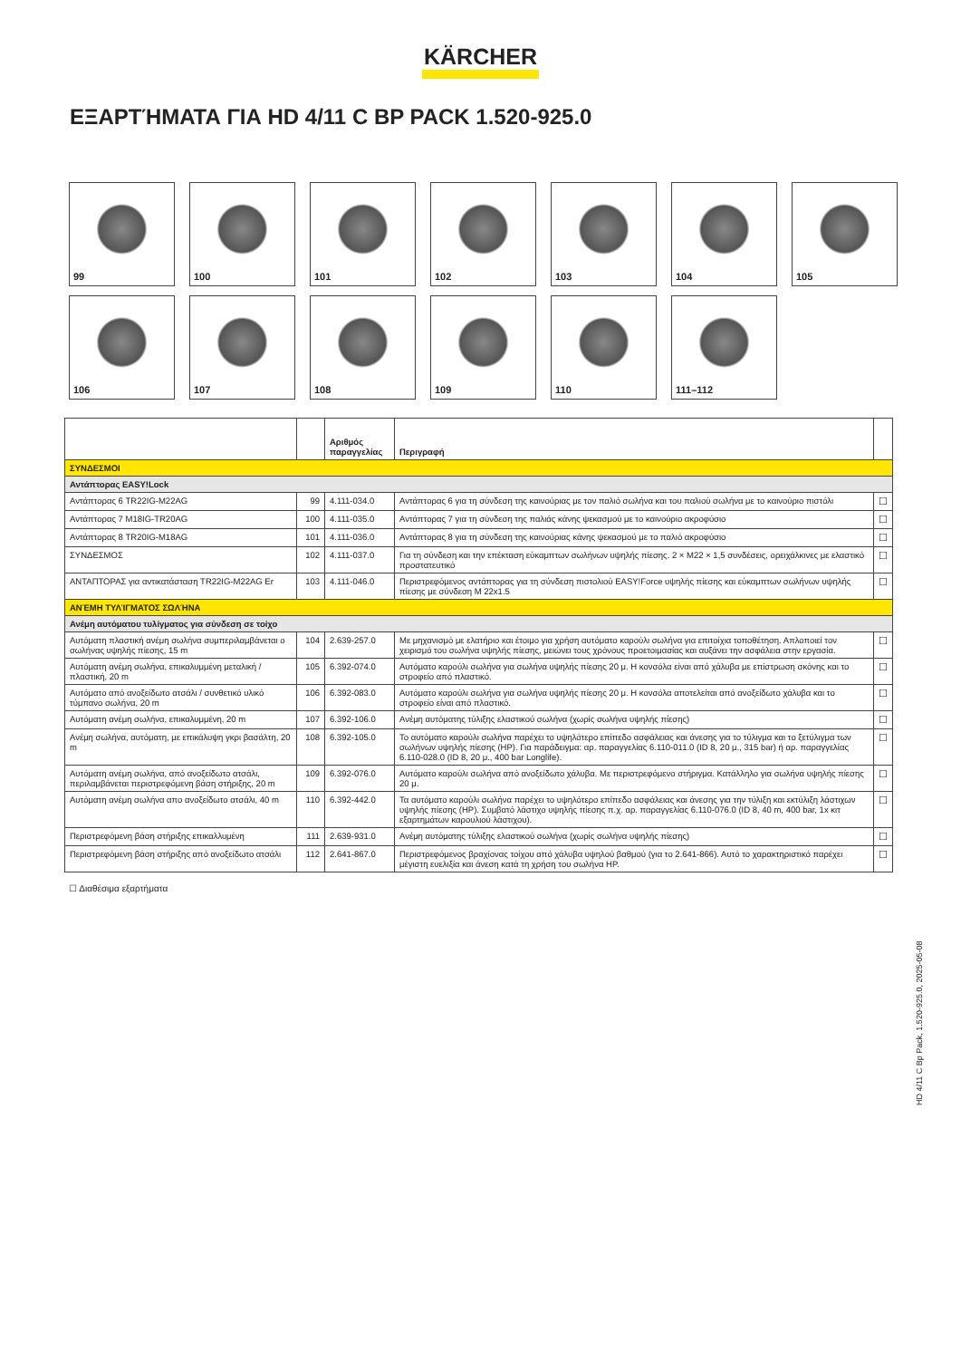KÄRCHER
ΕΞΑΡΤΉΜΑΤΑ ΓΙΑ HD 4/11 C BP PACK 1.520-925.0
99
100
101
102
103
104
105
106
107
108
109
110
111–112
| | | Αριθμός παραγγελίας | Περιγραφή | |
| --- | --- | --- | --- | --- |
| ΣΥΝΔΕΣΜΟΙ | | | | |
| Αντάπτορας EASY!Lock | | | | |
| Αντάπτορας 6 TR22IG-M22AG | 99 | 4.111-034.0 | Αντάπτορας 6 για τη σύνδεση της καινούριας με τον παλιό σωλήνα και του παλιού σωλήνα με το καινούριο πιστόλι | ☐ |
| Αντάπτορας 7 M18IG-TR20AG | 100 | 4.111-035.0 | Αντάπτορας 7 για τη σύνδεση της παλιάς κάνης ψεκασμού με το καινούριο ακροφύσιο | ☐ |
| Αντάπτορας 8 TR20IG-M18AG | 101 | 4.111-036.0 | Αντάπτορας 8 για τη σύνδεση της καινούριας κάνης ψεκασμού με το παλιό ακροφύσιο | ☐ |
| ΣΥΝΔΕΣΜΟΣ | 102 | 4.111-037.0 | Για τη σύνδεση και την επέκταση εύκαμπτων σωλήνων υψηλής πίεσης. 2 × M22 × 1,5 συνδέσεις, ορειχάλκινες με ελαστικό προστατευτικό | ☐ |
| ΑΝΤΑΠΤΟΡΑΣ για αντικατάσταση TR22IG-M22AG Er | 103 | 4.111-046.0 | Περιστρεφόμενος αντάπτορας για τη σύνδεση πιστολιού EASY!Force υψηλής πίεσης και εύκαμπτων σωλήνων υψηλής πίεσης με σύνδεση M 22x1.5 | ☐ |
| ΑΝΈΜΗ ΤΥΛΊΓΜΑΤΟΣ ΣΩΛΉΝΑ | | | | |
| Ανέμη αυτόματου τυλίγματος για σύνδεση σε τοίχο | | | | |
| Αυτόματη πλαστική ανέμη σωλήνα συμπεριλαμβάνεται ο σωλήνας υψηλής πίεσης, 15 m | 104 | 2.639-257.0 | Με μηχανισμό με ελατήριο και έτοιμο για χρήση αυτόματο καρούλι σωλήνα για επιτοίχια τοποθέτηση. Απλοποιεί τον χειρισμό του σωλήνα υψηλής πίεσης, μειώνει τους χρόνους προετοιμασίας και αυξάνει την ασφάλεια στην εργασία. | ☐ |
| Αυτόματη ανέμη σωλήνα, επικαλυμμένη μεταλική / πλαστική, 20 m | 105 | 6.392-074.0 | Αυτόματο καρούλι σωλήνα για σωλήνα υψηλής πίεσης 20 μ. Η κονσόλα είναι από χάλυβα με επίστρωση σκόνης και το στροφείο από πλαστικό. | ☐ |
| Αυτόματο από ανοξείδωτο ατσάλι / συνθετικό υλικό τύμπανο σωλήνα, 20 m | 106 | 6.392-083.0 | Αυτόματο καρούλι σωλήνα για σωλήνα υψηλής πίεσης 20 μ. Η κονσόλα αποτελείται από ανοξείδωτο χάλυβα και το στροφείο είναι από πλαστικό. | ☐ |
| Αυτόματη ανέμη σωλήνα, επικαλυμμένη, 20 m | 107 | 6.392-106.0 | Ανέμη αυτόματης τύλιξης ελαστικού σωλήνα (χωρίς σωλήνα υψηλής πίεσης) | ☐ |
| Ανέμη σωλήνα, αυτόματη, με επικάλυψη γκρι βασάλτη, 20 m | 108 | 6.392-105.0 | Το αυτόματο καρούλι σωλήνα παρέχει το υψηλότερο επίπεδο ασφάλειας και άνεσης για το τύλιγμα και το ξετύλιγμα των σωλήνων υψηλής πίεσης (HP). Για παράδειγμα: αρ. παραγγελίας 6.110-011.0 (ID 8, 20 μ., 315 bar) ή αρ. παραγγελίας 6.110-028.0 (ID 8, 20 μ., 400 bar Longlife). | ☐ |
| Αυτόματη ανέμη σωλήνα, από ανοξείδωτο ατσάλι, περιλαμβάνεται περιστρεφόμενη βάση στήριξης, 20 m | 109 | 6.392-076.0 | Αυτόματο καρούλι σωλήνα από ανοξείδωτο χάλυβα. Με περιστρεφόμενο στήριγμα. Κατάλληλο για σωλήνα υψηλής πίεσης 20 μ. | ☐ |
| Αυτόματη ανέμη σωλήνα απο ανοξείδωτο ατσάλι, 40 m | 110 | 6.392-442.0 | Τα αυτόματο καρούλι σωλήνα παρέχει το υψηλότερο επίπεδο ασφάλειας και άνεσης για την τύλιξη και εκτύλιξη λάστιχων υψηλής πίεσης (HP). Συμβατό λάστιχο υψηλής πίεσης π.χ. αρ. παραγγελίας 6.110-076.0 (ID 8, 40 m, 400 bar, 1x κιτ εξαρτημάτων καρουλιού λάστιχου). | ☐ |
| Περιστρεφόμενη βάση στήριξης επικαλλυμένη | 111 | 2.639-931.0 | Ανέμη αυτόματης τύλιξης ελαστικού σωλήνα (χωρίς σωλήνα υψηλής πίεσης) | ☐ |
| Περιστρεφόμενη βάση στήριξης από ανοξείδωτο ατσάλι | 112 | 2.641-867.0 | Περιστρεφόμενος βραχίονας τοίχου από χάλυβα υψηλού βαθμού (για το 2.641-866). Αυτό το χαρακτηριστικό παρέχει μέγιστη ευελιξία και άνεση κατά τη χρήση του σωλήνα HP. | ☐ |
☐ Διαθέσιμα εξαρτήματα
HD 4/11 C Bp Pack, 1.520-925.0, 2025-05-08